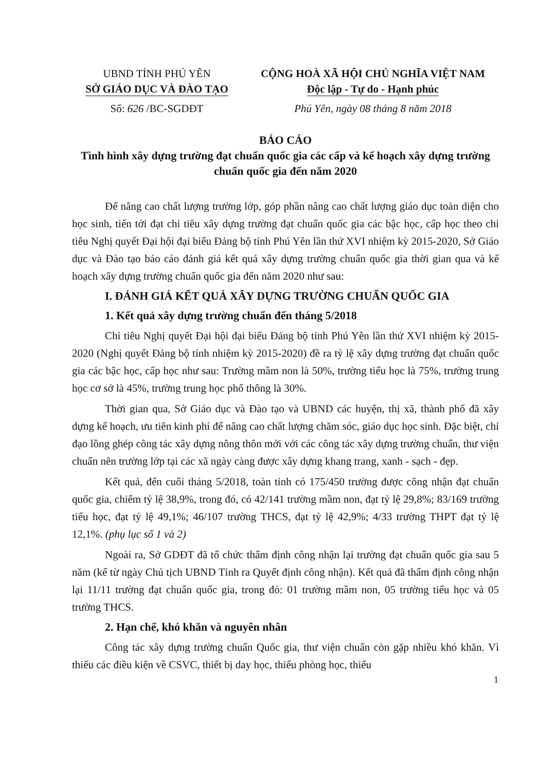UBND TỈNH PHÚ YÊN
SỞ GIÁO DỤC VÀ ĐÀO TẠO
Số: 626 /BC-SGDĐT
CỘNG HOÀ XÃ HỘI CHỦ NGHĨA VIỆT NAM
Độc lập - Tự do - Hạnh phúc
Phú Yên, ngày 08 tháng 8 năm 2018
BÁO CÁO
Tình hình xây dựng trường đạt chuẩn quốc gia các cấp và kế hoạch xây dựng trường chuẩn quốc gia đến năm 2020
Để nâng cao chất lượng trường lớp, góp phần nâng cao chất lượng giáo dục toàn diện cho học sinh, tiến tới đạt chỉ tiêu xây dựng trường đạt chuẩn quốc gia các bậc học, cấp học theo chỉ tiêu Nghị quyết Đại hội đại biểu Đảng bộ tỉnh Phú Yên lần thứ XVI nhiệm kỳ 2015-2020, Sở Giáo dục và Đào tạo báo cáo đánh giá kết quả xây dựng trường chuẩn quốc gia thời gian qua và kế hoạch xây dựng trường chuẩn quốc gia đến năm 2020 như sau:
I. ĐÁNH GIÁ KẾT QUẢ XÂY DỰNG TRƯỜNG CHUẨN QUỐC GIA
1. Kết quả xây dựng trường chuẩn đến tháng 5/2018
Chỉ tiêu Nghị quyết Đại hội đại biểu Đảng bộ tỉnh Phú Yên lần thứ XVI nhiệm kỳ 2015-2020 (Nghị quyết Đảng bộ tỉnh nhiệm kỳ 2015-2020) đề ra tỷ lệ xây dựng trường đạt chuẩn quốc gia các bậc học, cấp học như sau: Trường mầm non là 50%, trường tiểu học là 75%, trường trung học cơ sở là 45%, trường trung học phổ thông là 30%.
Thời gian qua, Sở Giáo dục và Đào tạo và UBND các huyện, thị xã, thành phố đã xây dựng kế hoạch, ưu tiên kinh phí để nâng cao chất lượng chăm sóc, giáo dục học sinh. Đặc biệt, chỉ đạo lồng ghép công tác xây dựng nông thôn mới với các công tác xây dựng trường chuẩn, thư viện chuẩn nên trường lớp tại các xã ngày càng được xây dựng khang trang, xanh - sạch - đẹp.
Kết quả, đến cuối tháng 5/2018, toàn tỉnh có 175/450 trường được công nhận đạt chuẩn quốc gia, chiếm tỷ lệ 38,9%, trong đó, có 42/141 trường mầm non, đạt tỷ lệ 29,8%; 83/169 trường tiểu học, đạt tỷ lệ 49,1%; 46/107 trường THCS, đạt tỷ lệ 42,9%; 4/33 trường THPT đạt tỷ lệ 12,1%. (phụ lục số 1 và 2)
Ngoài ra, Sở GDĐT đã tổ chức thẩm định công nhận lại trường đạt chuẩn quốc gia sau 5 năm (kể từ ngày Chủ tịch UBND Tỉnh ra Quyết định công nhận). Kết quả đã thẩm định công nhận lại 11/11 trường đạt chuẩn quốc gia, trong đó: 01 trường mầm non, 05 trường tiểu học và 05 trường THCS.
2. Hạn chế, khó khăn và nguyên nhân
Công tác xây dựng trường chuẩn Quốc gia, thư viện chuẩn còn gặp nhiều khó khăn. Vì thiếu các điều kiện về CSVC, thiết bị day học, thiếu phòng học, thiếu
1